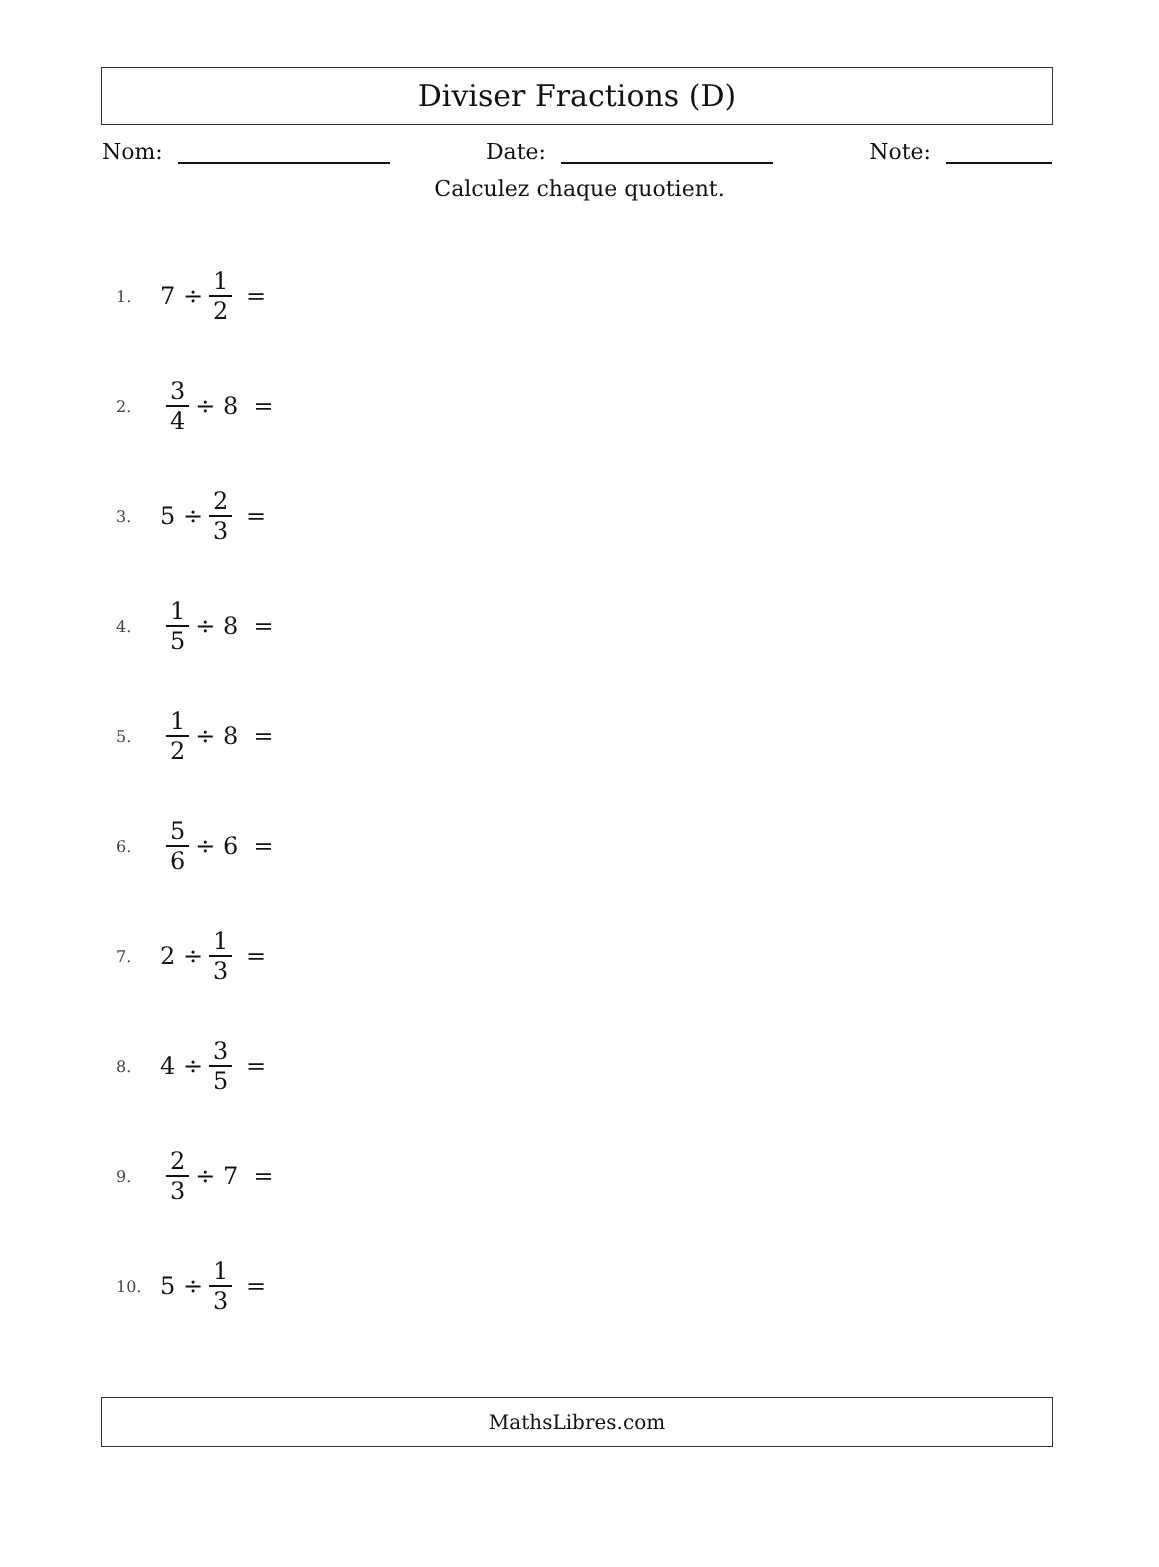Diviser Fractions (D)
Nom: Date: Note:
Calculez chaque quotient.
1. 7 ÷ 1 2 =
2. 3 4 ÷ 8 =
3. 5 ÷ 2 3 =
4. 1 5 ÷ 8 =
5. 1 2 ÷ 8 =
6. 5 6 ÷ 6 =
7. 2 ÷ 1 3 =
8. 4 ÷ 3 5 =
9. 2 3 ÷ 7 =
10. 5 ÷ 1 3 =
MathsLibres.com